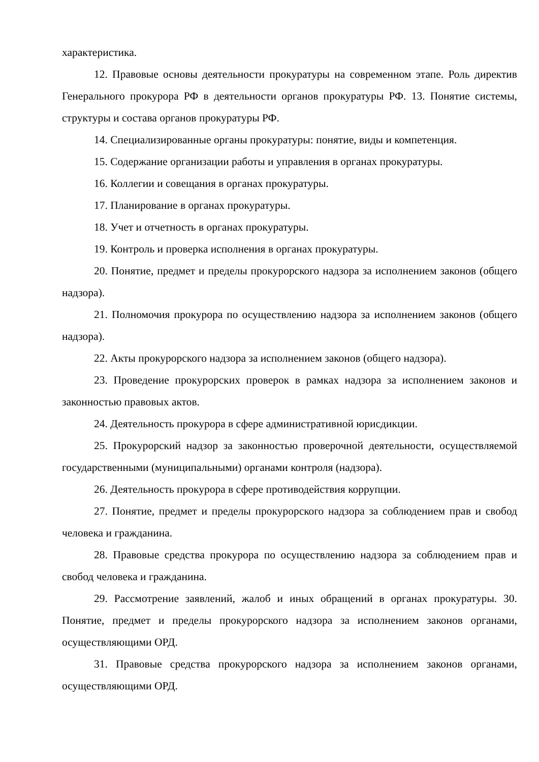характеристика.
12. Правовые основы деятельности прокуратуры на современном этапе. Роль директив Генерального прокурора РФ в деятельности органов прокуратуры РФ. 13. Понятие системы, структуры и состава органов прокуратуры РФ.
14. Специализированные органы прокуратуры: понятие, виды и компетенция.
15. Содержание организации работы и управления в органах прокуратуры.
16. Коллегии и совещания в органах прокуратуры.
17. Планирование в органах прокуратуры.
18. Учет и отчетность в органах прокуратуры.
19. Контроль и проверка исполнения в органах прокуратуры.
20. Понятие, предмет и пределы прокурорского надзора за исполнением законов (общего надзора).
21. Полномочия прокурора по осуществлению надзора за исполнением законов (общего надзора).
22. Акты прокурорского надзора за исполнением законов (общего надзора).
23. Проведение прокурорских проверок в рамках надзора за исполнением законов и законностью правовых актов.
24. Деятельность прокурора в сфере административной юрисдикции.
25. Прокурорский надзор за законностью проверочной деятельности, осуществляемой государственными (муниципальными) органами контроля (надзора).
26. Деятельность прокурора в сфере противодействия коррупции.
27. Понятие, предмет и пределы прокурорского надзора за соблюдением прав и свобод человека и гражданина.
28. Правовые средства прокурора по осуществлению надзора за соблюдением прав и свобод человека и гражданина.
29. Рассмотрение заявлений, жалоб и иных обращений в органах прокуратуры. 30. Понятие, предмет и пределы прокурорского надзора за исполнением законов органами, осуществляющими ОРД.
31. Правовые средства прокурорского надзора за исполнением законов органами, осуществляющими ОРД.